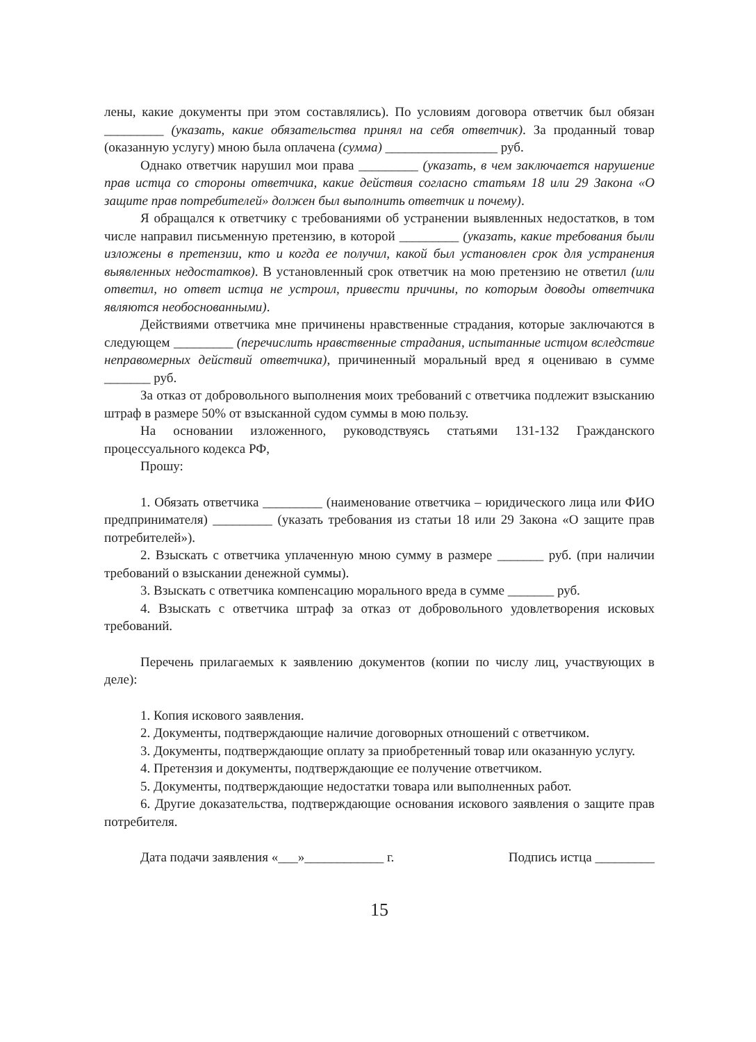лены, какие документы при этом составлялись). По условиям договора ответчик был обязан _________ (указать, какие обязательства принял на себя ответчик). За проданный товар (оказанную услугу) мною была оплачена (сумма) _________________ руб.
Однако ответчик нарушил мои права _________ (указать, в чем заключается нарушение прав истца со стороны ответчика, какие действия согласно статьям 18 или 29 Закона «О защите прав потребителей» должен был выполнить ответчик и почему).
Я обращался к ответчику с требованиями об устранении выявленных недостатков, в том числе направил письменную претензию, в которой _________ (указать, какие требования были изложены в претензии, кто и когда ее получил, какой был установлен срок для устранения выявленных недостатков). В установленный срок ответчик на мою претензию не ответил (или ответил, но ответ истца не устроил, привести причины, по которым доводы ответчика являются необоснованными).
Действиями ответчика мне причинены нравственные страдания, которые заключаются в следующем _________ (перечислить нравственные страдания, испытанные истцом вследствие неправомерных действий ответчика), причиненный моральный вред я оцениваю в сумме _______ руб.
За отказ от добровольного выполнения моих требований с ответчика подлежит взысканию штраф в размере 50% от взысканной судом суммы в мою пользу.
На основании изложенного, руководствуясь статьями 131-132 Гражданского процессуального кодекса РФ,
Прошу:
1. Обязать ответчика _________ (наименование ответчика – юридического лица или ФИО предпринимателя) _________ (указать требования из статьи 18 или 29 Закона «О защите прав потребителей»).
2. Взыскать с ответчика уплаченную мною сумму в размере _______ руб. (при наличии требований о взыскании денежной суммы).
3. Взыскать с ответчика компенсацию морального вреда в сумме _______ руб.
4. Взыскать с ответчика штраф за отказ от добровольного удовлетворения исковых требований.
Перечень прилагаемых к заявлению документов (копии по числу лиц, участвующих в деле):
1. Копия искового заявления.
2. Документы, подтверждающие наличие договорных отношений с ответчиком.
3. Документы, подтверждающие оплату за приобретенный товар или оказанную услугу.
4. Претензия и документы, подтверждающие ее получение ответчиком.
5. Документы, подтверждающие недостатки товара или выполненных работ.
6. Другие доказательства, подтверждающие основания искового заявления о защите прав потребителя.
Дата подачи заявления «___»____________ г. Подпись истца _________
15